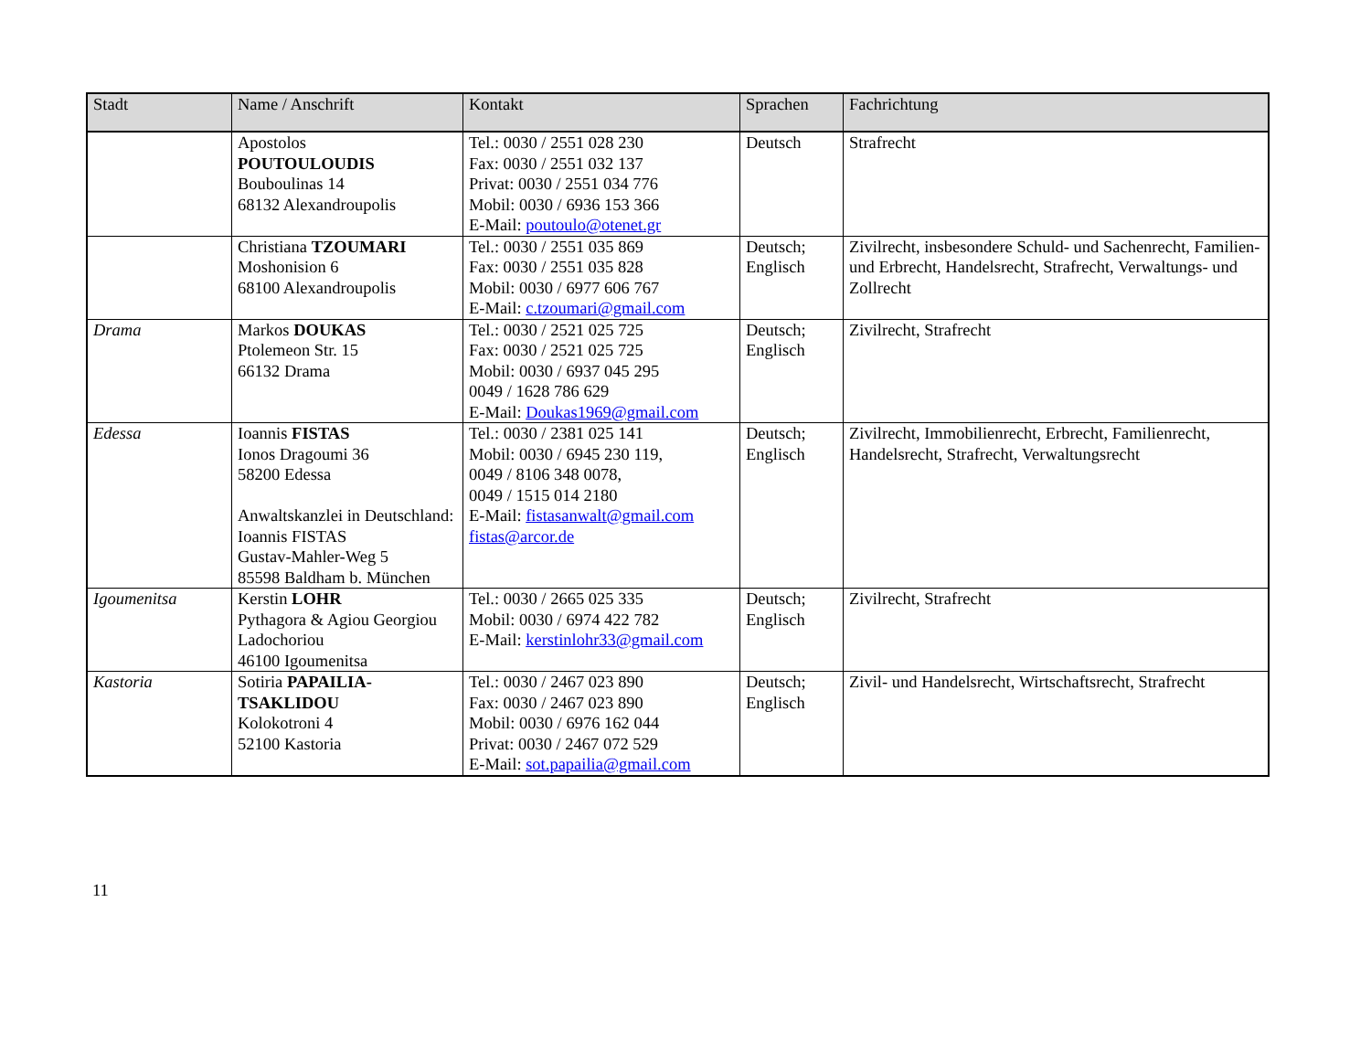| Stadt | Name / Anschrift | Kontakt | Sprachen | Fachrichtung |
| --- | --- | --- | --- | --- |
| | Apostolos POUTOULOUDIS Bouboulinas 14 68132 Alexandroupolis | Tel.: 0030 / 2551 028 230 Fax: 0030 / 2551 032 137 Privat: 0030 / 2551 034 776 Mobil: 0030 / 6936 153 366 E-Mail: poutoulo@otenet.gr | Deutsch | Strafrecht |
| | Christiana TZOUMARI Moshonision 6 68100 Alexandroupolis | Tel.: 0030 / 2551 035 869 Fax: 0030 / 2551 035 828 Mobil: 0030 / 6977 606 767 E-Mail: c.tzoumari@gmail.com | Deutsch; Englisch | Zivilrecht, insbesondere Schuld- und Sachenrecht, Familien- und Erbrecht, Handelsrecht, Strafrecht, Verwaltungs- und Zollrecht |
| Drama | Markos DOUKAS Ptolemeon Str. 15 66132 Drama | Tel.: 0030 / 2521 025 725 Fax: 0030 / 2521 025 725 Mobil: 0030 / 6937 045 295 0049 / 1628 786 629 E-Mail: Doukas1969@gmail.com | Deutsch; Englisch | Zivilrecht, Strafrecht |
| Edessa | Ioannis FISTAS Ionos Dragoumi 36 58200 Edessa Anwaltskanzlei in Deutschland: Ioannis FISTAS Gustav-Mahler-Weg 5 85598 Baldham b. München | Tel.: 0030 / 2381 025 141 Mobil: 0030 / 6945 230 119, 0049 / 8106 348 0078, 0049 / 1515 014 2180 E-Mail: fistasanwalt@gmail.com fistas@arcor.de | Deutsch; Englisch | Zivilrecht, Immobilienrecht, Erbrecht, Familienrecht, Handelsrecht, Strafrecht, Verwaltungsrecht |
| Igoumenitsa | Kerstin LOHR Pythagora & Agiou Georgiou Ladochoriou 46100 Igoumenitsa | Tel.: 0030 / 2665 025 335 Mobil: 0030 / 6974 422 782 E-Mail: kerstinlohr33@gmail.com | Deutsch; Englisch | Zivilrecht, Strafrecht |
| Kastoria | Sotiria PAPAILIA-TSAKLIDOU Kolokotroni 4 52100 Kastoria | Tel.: 0030 / 2467 023 890 Fax: 0030 / 2467 023 890 Mobil: 0030 / 6976 162 044 Privat: 0030 / 2467 072 529 E-Mail: sot.papailia@gmail.com | Deutsch; Englisch | Zivil- und Handelsrecht, Wirtschaftsrecht, Strafrecht |
11